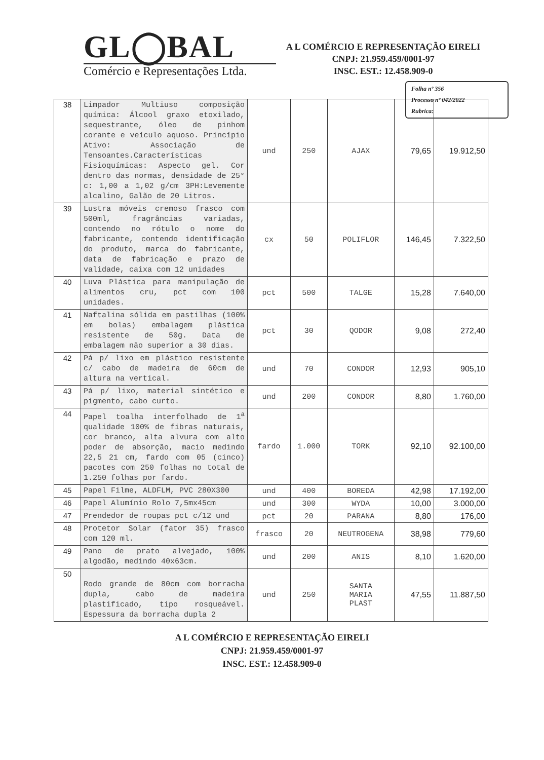GL◯BAL
Comércio e Representações Ltda.
A L COMÉRCIO E REPRESENTAÇÃO EIRELI
CNPJ: 21.959.459/0001-97
INSC. EST.: 12.458.909-0
Folha nº 356
Processo nº 042/2022
Rubrica:
| 38 | Limpador Multiuso composição química: Álcool graxo etoxilado, sequestrante, óleo de pinhom corante e veículo aquoso. Princípio Ativo: Associação de Tensoantes.Características Fisioquímicas: Aspecto gel. Cor dentro das normas, densidade de 25° c: 1,00 a 1,02 g/cm 3PH:Levemente alcalino, Galão de 20 Litros. | und | 250 | AJAX | 79,65 | 19.912,50 |
| 39 | Lustra móveis cremoso frasco com 500ml, fragrâncias variadas, contendo no rótulo o nome do fabricante, contendo identificação do produto, marca do fabricante, data de fabricação e prazo de validade, caixa com 12 unidades | cx | 50 | POLIFLOR | 146,45 | 7.322,50 |
| 40 | Luva Plástica para manipulação de alimentos cru, pct com 100 unidades. | pct | 500 | TALGE | 15,28 | 7.640,00 |
| 41 | Naftalina sólida em pastilhas (100% em bolas) embalagem plástica resistente de 50g. Data de embalagem não superior a 30 dias. | pct | 30 | QODOR | 9,08 | 272,40 |
| 42 | Pá p/ lixo em plástico resistente c/ cabo de madeira de 60cm de altura na vertical. | und | 70 | CONDOR | 12,93 | 905,10 |
| 43 | Pá p/ lixo, material sintético e pigmento, cabo curto. | und | 200 | CONDOR | 8,80 | 1.760,00 |
| 44 | Papel toalha interfolhado de 1<sup>a</sup> qualidade 100% de fibras naturais, cor branco, alta alvura com alto poder de absorção, macio medindo 22,5 21 cm, fardo com 05 (cinco) pacotes com 250 folhas no total de 1.250 folhas por fardo. | fardo | 1.000 | TORK | 92,10 | 92.100,00 |
| 45 | Papel Filme, ALDFLM, PVC 280X300 | und | 400 | BOREDA | 42,98 | 17.192,00 |
| 46 | Papel Alumínio Rolo 7,5mx45cm | und | 300 | WYDA | 10,00 | 3.000,00 |
| 47 | Prendedor de roupas pct c/12 und | pct | 20 | PARANA | 8,80 | 176,00 |
| 48 | Protetor Solar (fator 35) frasco com 120 ml. | frasco | 20 | NEUTROGENA | 38,98 | 779,60 |
| 49 | Pano de prato alvejado, 100% algodão, medindo 40x63cm. | und | 200 | ANIS | 8,10 | 1.620,00 |
| 50 | Rodo grande de 80cm com borracha dupla, cabo de madeira plastificado, tipo rosqueável. Espessura da borracha dupla 2 | und | 250 | SANTA MARIA PLAST | 47,55 | 11.887,50 |
A L COMÉRCIO E REPRESENTAÇÃO EIRELI
CNPJ: 21.959.459/0001-97
INSC. EST.: 12.458.909-0